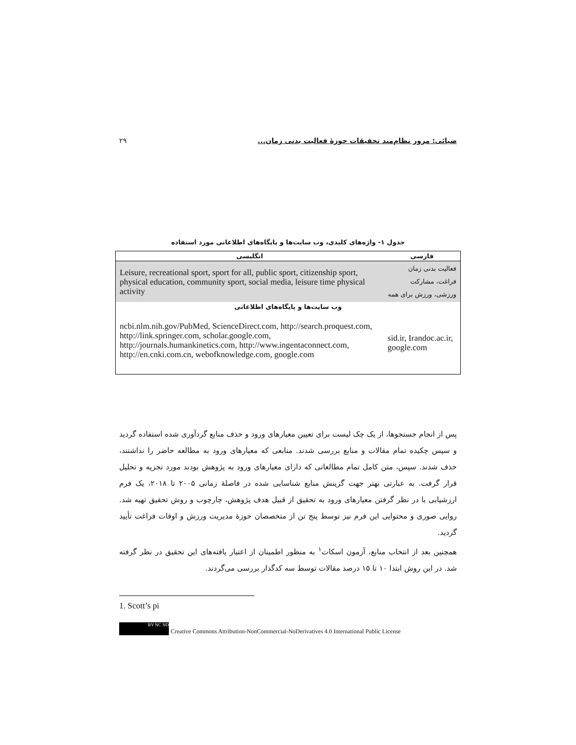ضیائی: مرور نظام‌مند تحقیقات حوزۀ فعالیت بدنی زمان... ۲۹
جدول ۱- واژه‌های کلیدی، وب سایت‌ها و پایگاه‌های اطلاعاتی مورد استفاده
| انگلیسی | فارسی |
| --- | --- |
| Leisure, recreational sport, sport for all, public sport, citizenship sport, physical education, community sport, social media, leisure time physical activity | فعالیت بدنی زمان فراغت، مشارکت ورزشی، ورزش برای همه |
| وب سایت‌ها و پایگاه‌های اطلاعاتی | |
| ncbi.nlm.nih.gov/PubMed, ScienceDirect.com, http://search.proquest.com, http://link.springer.com, scholar.google.com, http://journals.humankinetics.com, http://www.ingentaconnect.com, http://en.cnki.com.cn, webofknowledge.com, google.com | sid.ir, Irandoc.ac.ir, google.com |
پس از انجام جستجوها، از یک چک لیست برای تعیین معیارهای ورود و حذف منابع گردآوری شده استفاده گردید و سپس چکیده تمام مقالات و منابع بررسی شدند. منابعی که معیارهای ورود به مطالعه حاضر را نداشتند، حذف شدند. سپس، متن کامل تمام مطالعاتی که دارای معیارهای ورود به پژوهش بودند مورد تجزیه و تحلیل قرار گرفت. به عبارتی بهتر جهت گزینش منابع شناسایی شده در فاصلۀ زمانی ۲۰۰۵ تا ۲۰۱۸، یک فرم ارزشیابی با در نظر گرفتن معیارهای ورود به تحقیق از قبیل هدف پژوهش، چارچوب و روش تحقیق تهیه شد. روایی صوری و محتوایی این فرم نیز توسط پنج تن از متخصصان حوزۀ مدیریت ورزش و اوقات فراغت تأیید گردید.
همچنین بعد از انتخاب منابع، آزمون اسکات<sup>۱</sup> به منظور اطمینان از اعتبار یافته‌های این تحقیق در نظر گرفته شد. در این روش ابتدا ۱۰ تا ۱۵ درصد مقالات توسط سه کدگذار بررسی می‌گردند.
1. Scott’s pi
BY NC ND
Creative Commons Attribution-NonCommercial-NoDerivatives 4.0 International Public License